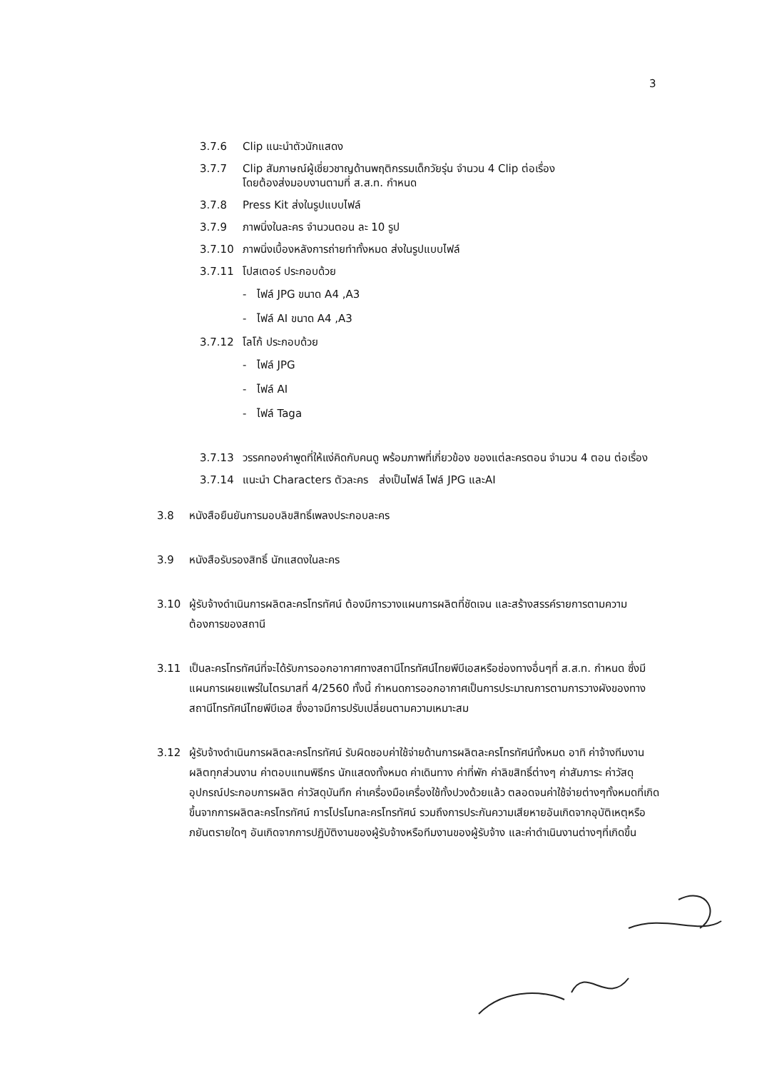3
3.7.6 Clip แนะนำตัวนักแสดง
3.7.7 Clip สัมภาษณ์ผู้เชี่ยวชาญด้านพฤติกรรมเด็กวัยรุ่น จำนวน 4 Clip ต่อเรื่อง
โดยต้องส่งมอบงานตามที่ ส.ส.ท. กำหนด
3.7.8 Press Kit ส่งในรูปแบบไฟล์
3.7.9 ภาพนิ่งในละคร จำนวนตอน ละ 10 รูป
3.7.10 ภาพนิ่งเบื้องหลังการถ่ายทำทั้งหมด ส่งในรูปแบบไฟล์
3.7.11 โปสเตอร์ ประกอบด้วย
- ไฟล์ JPG ขนาด A4 ,A3
- ไฟล์ AI ขนาด A4 ,A3
3.7.12 โลโก้ ประกอบด้วย
- ไฟล์ JPG
- ไฟล์ AI
- ไฟล์ Taga
3.7.13 วรรคทองคำพูดที่ให้แง่คิดกับคนดู พร้อมภาพที่เกี่ยวข้อง ของแต่ละครตอน จำนวน 4 ตอน ต่อเรื่อง
3.7.14 แนะนำ Characters ตัวละคร ส่งเป็นไฟล์ ไฟล์ JPG และAI
3.8 หนังสือยืนยันการมอบลิขสิทธิ์เพลงประกอบละคร
3.9 หนังสือรับรองสิทธิ์ นักแสดงในละคร
3.10 ผู้รับจ้างดำเนินการผลิตละครโทรทัศน์ ต้องมีการวางแผนการผลิตที่ชัดเจน และสร้างสรรค์รายการตามความต้องการของสถานี
3.11 เป็นละครโทรทัศน์ที่จะได้รับการออกอากาศทางสถานีโทรทัศน์ไทยพีบีเอสหรือช่องทางอื่นๆที่ ส.ส.ท. กำหนด ซึ่งมีแผนการเผยแพร่ในไตรมาสที่ 4/2560 ทั้งนี้ กำหนดการออกอากาศเป็นการประมาณการตามการวางผังของทางสถานีโทรทัศน์ไทยพีบีเอส ซึ่งอาจมีการปรับเปลี่ยนตามความเหมาะสม
3.12 ผู้รับจ้างดำเนินการผลิตละครโทรทัศน์ รับผิดชอบค่าใช้จ่ายด้านการผลิตละครโทรทัศน์ทั้งหมด อาทิ ค่าจ้างทีมงานผลิตทุกส่วนงาน ค่าตอบแทนพิธีกร นักแสดงทั้งหมด ค่าเดินทาง ค่าที่พัก ค่าลิขสิทธิ์ต่างๆ ค่าสัมภาระ ค่าวัสดุอุปกรณ์ประกอบการผลิต ค่าวัสดุบันทึก ค่าเครื่องมือเครื่องใช้ทั้งปวงด้วยแล้ว ตลอดจนค่าใช้จ่ายต่างๆทั้งหมดที่เกิดขึ้นจากการผลิตละครโทรทัศน์ การโปรโมทละครโทรทัศน์ รวมถึงการประกันความเสียหายอันเกิดจากอุบัติเหตุหรือภยันตรายใดๆ อันเกิดจากการปฏิบัติงานของผู้รับจ้างหรือทีมงานของผู้รับจ้าง และค่าดำเนินงานต่างๆที่เกิดขึ้น